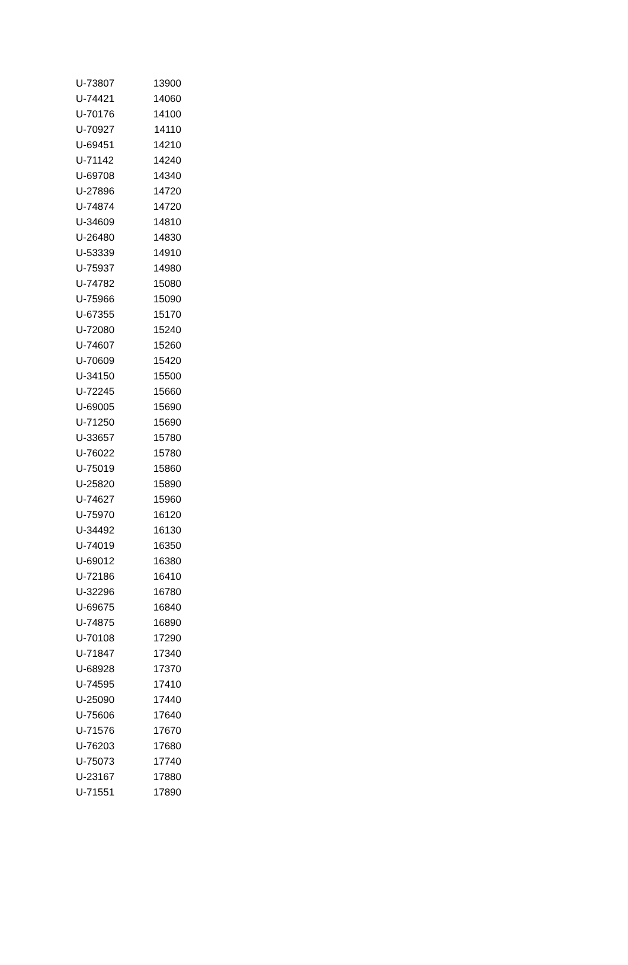| U-73807 | 13900 |
| U-74421 | 14060 |
| U-70176 | 14100 |
| U-70927 | 14110 |
| U-69451 | 14210 |
| U-71142 | 14240 |
| U-69708 | 14340 |
| U-27896 | 14720 |
| U-74874 | 14720 |
| U-34609 | 14810 |
| U-26480 | 14830 |
| U-53339 | 14910 |
| U-75937 | 14980 |
| U-74782 | 15080 |
| U-75966 | 15090 |
| U-67355 | 15170 |
| U-72080 | 15240 |
| U-74607 | 15260 |
| U-70609 | 15420 |
| U-34150 | 15500 |
| U-72245 | 15660 |
| U-69005 | 15690 |
| U-71250 | 15690 |
| U-33657 | 15780 |
| U-76022 | 15780 |
| U-75019 | 15860 |
| U-25820 | 15890 |
| U-74627 | 15960 |
| U-75970 | 16120 |
| U-34492 | 16130 |
| U-74019 | 16350 |
| U-69012 | 16380 |
| U-72186 | 16410 |
| U-32296 | 16780 |
| U-69675 | 16840 |
| U-74875 | 16890 |
| U-70108 | 17290 |
| U-71847 | 17340 |
| U-68928 | 17370 |
| U-74595 | 17410 |
| U-25090 | 17440 |
| U-75606 | 17640 |
| U-71576 | 17670 |
| U-76203 | 17680 |
| U-75073 | 17740 |
| U-23167 | 17880 |
| U-71551 | 17890 |